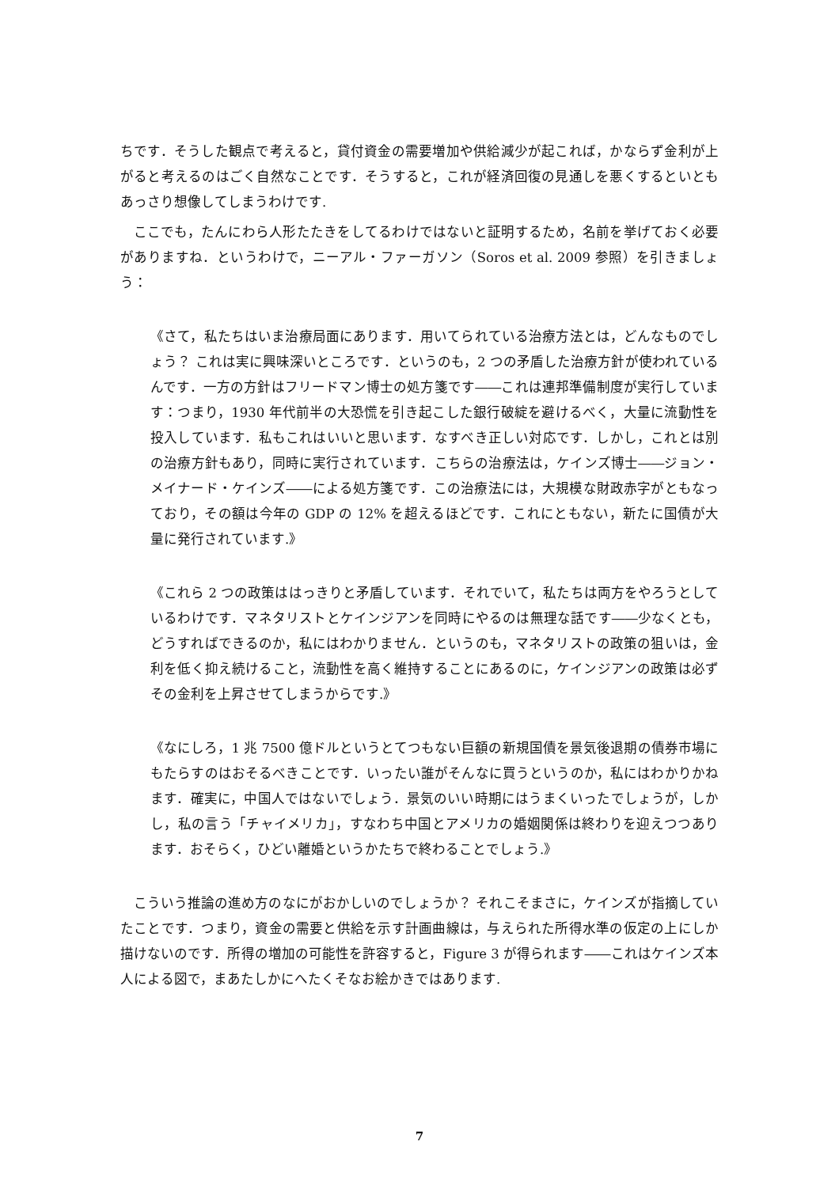ちです．そうした観点で考えると，貸付資金の需要増加や供給減少が起これば，かならず金利が上がると考えるのはごく自然なことです．そうすると，これが経済回復の見通しを悪くするといともあっさり想像してしまうわけです.
ここでも，たんにわら人形たたきをしてるわけではないと証明するため，名前を挙げておく必要がありますね．というわけで，ニーアル・ファーガソン（Soros et al. 2009 参照）を引きましょう：
《さて，私たちはいま治療局面にあります．用いてられている治療方法とは，どんなものでしょう？ これは実に興味深いところです．というのも，2 つの矛盾した治療方針が使われているんです．一方の方針はフリードマン博士の処方箋です――これは連邦準備制度が実行しています：つまり，1930 年代前半の大恐慌を引き起こした銀行破綻を避けるべく，大量に流動性を投入しています．私もこれはいいと思います．なすべき正しい対応です．しかし，これとは別の治療方針もあり，同時に実行されています．こちらの治療法は，ケインズ博士――ジョン・メイナード・ケインズ――による処方箋です．この治療法には，大規模な財政赤字がともなっており，その額は今年の GDP の 12% を超えるほどです．これにともない，新たに国債が大量に発行されています.》
《これら 2 つの政策ははっきりと矛盾しています．それでいて，私たちは両方をやろうとしているわけです．マネタリストとケインジアンを同時にやるのは無理な話です――少なくとも，どうすればできるのか，私にはわかりません．というのも，マネタリストの政策の狙いは，金利を低く抑え続けること，流動性を高く維持することにあるのに，ケインジアンの政策は必ずその金利を上昇させてしまうからです.》
《なにしろ，1 兆 7500 億ドルというとてつもない巨額の新規国債を景気後退期の債券市場にもたらすのはおそるべきことです．いったい誰がそんなに買うというのか，私にはわかりかねます．確実に，中国人ではないでしょう．景気のいい時期にはうまくいったでしょうが，しかし，私の言う「チャイメリカ」，すなわち中国とアメリカの婚姻関係は終わりを迎えつつあります．おそらく，ひどい離婚というかたちで終わることでしょう.》
こういう推論の進め方のなにがおかしいのでしょうか？ それこそまさに，ケインズが指摘していたことです．つまり，資金の需要と供給を示す計画曲線は，与えられた所得水準の仮定の上にしか描けないのです．所得の増加の可能性を許容すると，Figure 3 が得られます――これはケインズ本人による図で，まあたしかにへたくそなお絵かきではあります.
7